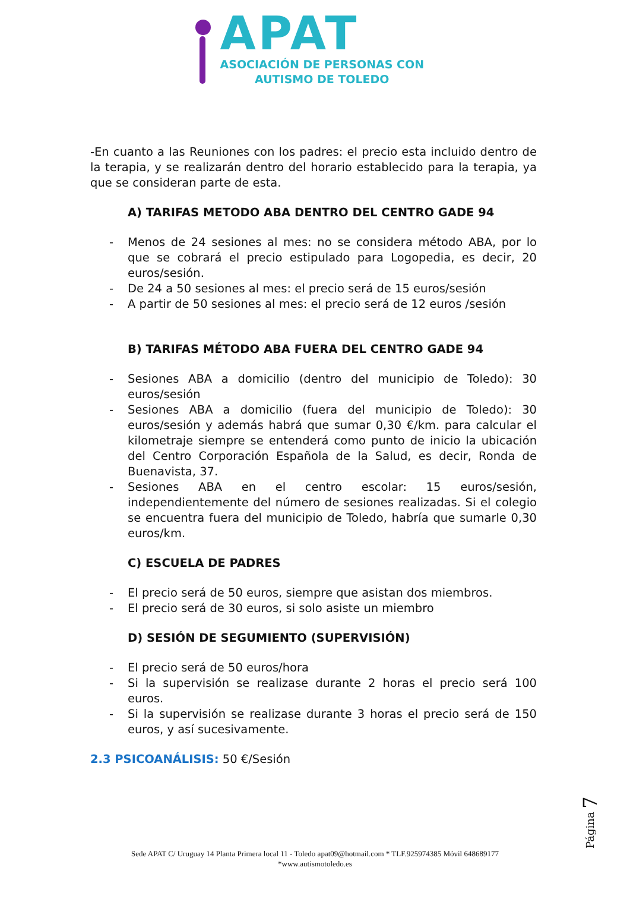APAT
ASOCIACIÓN DE PERSONAS CON
AUTISMO DE TOLEDO
-En cuanto a las Reuniones con los padres: el precio esta incluido dentro de la terapia, y se realizarán dentro del horario establecido para la terapia, ya que se consideran parte de esta.
A) TARIFAS METODO ABA DENTRO DEL CENTRO GADE 94
- Menos de 24 sesiones al mes: no se considera método ABA, por lo que se cobrará el precio estipulado para Logopedia, es decir, 20 euros/sesión.
- De 24 a 50 sesiones al mes: el precio será de 15 euros/sesión
- A partir de 50 sesiones al mes: el precio será de 12 euros /sesión
B) TARIFAS MÉTODO ABA FUERA DEL CENTRO GADE 94
- Sesiones ABA a domicilio (dentro del municipio de Toledo): 30 euros/sesión
- Sesiones ABA a domicilio (fuera del municipio de Toledo): 30 euros/sesión y además habrá que sumar 0,30 €/km. para calcular el kilometraje siempre se entenderá como punto de inicio la ubicación del Centro Corporación Española de la Salud, es decir, Ronda de Buenavista, 37.
- Sesiones ABA en el centro escolar: 15 euros/sesión, independientemente del número de sesiones realizadas. Si el colegio se encuentra fuera del municipio de Toledo, habría que sumarle 0,30 euros/km.
C) ESCUELA DE PADRES
- El precio será de 50 euros, siempre que asistan dos miembros.
- El precio será de 30 euros, si solo asiste un miembro
D) SESIÓN DE SEGUMIENTO (SUPERVISIÓN)
- El precio será de 50 euros/hora
- Si la supervisión se realizase durante 2 horas el precio será 100 euros.
- Si la supervisión se realizase durante 3 horas el precio será de 150 euros, y así sucesivamente.
2.3 PSICOANÁLISIS: 50 €/Sesión
Página 7
Sede APAT C/ Uruguay 14 Planta Primera local 11 - Toledo apat09@hotmail.com * TLF.925974385 Móvil 648689177
*www.autismotoledo.es